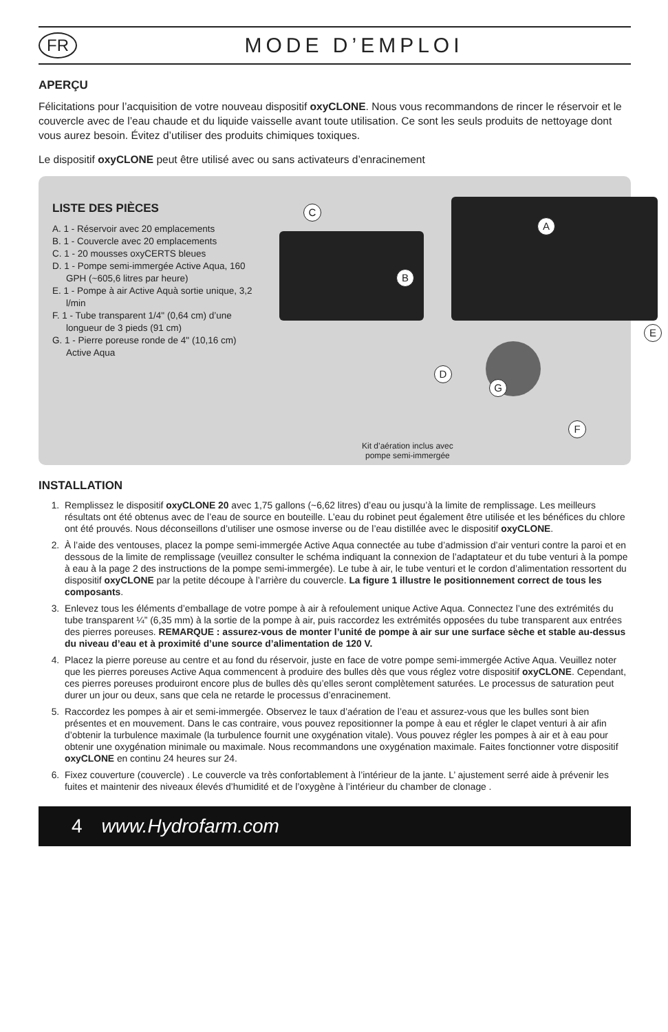FR
MODE D’EMPLOI
APERÇU
Félicitations pour l’acquisition de votre nouveau dispositif oxyCLONE. Nous vous recommandons de rincer le réservoir et le couvercle avec de l’eau chaude et du liquide vaisselle avant toute utilisation. Ce sont les seuls produits de nettoyage dont vous aurez besoin. Évitez d’utiliser des produits chimiques toxiques.
Le dispositif oxyCLONE peut être utilisé avec ou sans activateurs d’enracinement
LISTE DES PIÈCES
A. 1 - Réservoir avec 20 emplacements
B. 1 - Couvercle avec 20 emplacements
C. 1 - 20 mousses oxyCERTS bleues
D. 1 - Pompe semi-immergée Active Aqua, 160 GPH (~605,6 litres par heure)
E. 1 - Pompe à air Active Aquà sortie unique, 3,2 l/min
F. 1 - Tube transparent 1/4" (0,64 cm) d’une longueur de 3 pieds (91 cm)
G. 1 - Pierre poreuse ronde de 4" (10,16 cm) Active Aqua
C
A
B
E
D
G
F
Kit d’aération inclus avec
pompe semi-immergée
INSTALLATION
1. Remplissez le dispositif oxyCLONE 20 avec 1,75 gallons (~6,62 litres) d’eau ou jusqu’à la limite de remplissage. Les meilleurs résultats ont été obtenus avec de l’eau de source en bouteille. L’eau du robinet peut également être utilisée et les bénéfices du chlore ont été prouvés. Nous déconseillons d’utiliser une osmose inverse ou de l’eau distillée avec le dispositif oxyCLONE.
2. À l’aide des ventouses, placez la pompe semi-immergée Active Aqua connectée au tube d’admission d’air venturi contre la paroi et en dessous de la limite de remplissage (veuillez consulter le schéma indiquant la connexion de l’adaptateur et du tube venturi à la pompe à eau à la page 2 des instructions de la pompe semi-immergée). Le tube à air, le tube venturi et le cordon d’alimentation ressortent du dispositif oxyCLONE par la petite découpe à l’arrière du couvercle. La figure 1 illustre le positionnement correct de tous les composants.
3. Enlevez tous les éléments d’emballage de votre pompe à air à refoulement unique Active Aqua. Connectez l’une des extrémités du tube transparent ¼” (6,35 mm) à la sortie de la pompe à air, puis raccordez les extrémités opposées du tube transparent aux entrées des pierres poreuses. REMARQUE : assurez-vous de monter l’unité de pompe à air sur une surface sèche et stable au-dessus du niveau d’eau et à proximité d’une source d’alimentation de 120 V.
4. Placez la pierre poreuse au centre et au fond du réservoir, juste en face de votre pompe semi-immergée Active Aqua. Veuillez noter que les pierres poreuses Active Aqua commencent à produire des bulles dès que vous réglez votre dispositif oxyCLONE. Cependant, ces pierres poreuses produiront encore plus de bulles dès qu’elles seront complètement saturées. Le processus de saturation peut durer un jour ou deux, sans que cela ne retarde le processus d’enracinement.
5. Raccordez les pompes à air et semi-immergée. Observez le taux d’aération de l’eau et assurez-vous que les bulles sont bien présentes et en mouvement. Dans le cas contraire, vous pouvez repositionner la pompe à eau et régler le clapet venturi à air afin d’obtenir la turbulence maximale (la turbulence fournit une oxygénation vitale). Vous pouvez régler les pompes à air et à eau pour obtenir une oxygénation minimale ou maximale. Nous recommandons une oxygénation maximale. Faites fonctionner votre dispositif oxyCLONE en continu 24 heures sur 24.
6. Fixez couverture (couvercle) . Le couvercle va très confortablement à l’intérieur de la jante. L’ ajustement serré aide à prévenir les fuites et maintenir des niveaux élevés d’humidité et de l’oxygène à l’intérieur du chamber de clonage .
4 www.Hydrofarm.com